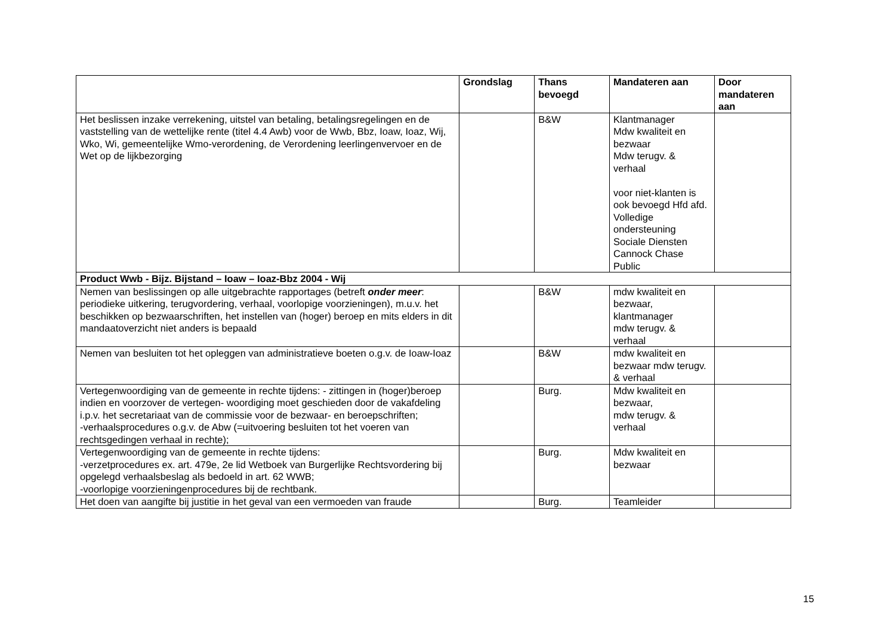| | Grondslag | Thans bevoegd | Mandateren aan | Door mandateren aan |
| --- | --- | --- | --- | --- |
| Het beslissen inzake verrekening, uitstel van betaling, betalingsregelingen en de vaststelling van de wettelijke rente (titel 4.4 Awb) voor de Wwb, Bbz, Ioaw, Ioaz, Wij, Wko, Wi, gemeentelijke Wmo-verordening, de Verordening leerlingenvervoer en de Wet op de lijkbezorging | | B&W | Klantmanager Mdw kwaliteit en bezwaar Mdw terugv. & verhaal voor niet-klanten is ook bevoegd Hfd afd. Volledige ondersteuning Sociale Diensten Cannock Chase Public | |
| Product Wwb - Bijz. Bijstand – Ioaw – Ioaz-Bbz 2004 - Wij | | | | |
| Nemen van beslissingen op alle uitgebrachte rapportages (betreft onder meer : periodieke uitkering, terugvordering, verhaal, voorlopige voorzieningen), m.u.v. het beschikken op bezwaarschriften, het instellen van (hoger) beroep en mits elders in dit mandaatoverzicht niet anders is bepaald | | B&W | mdw kwaliteit en bezwaar, klantmanager mdw terugv. & verhaal | |
| Nemen van besluiten tot het opleggen van administratieve boeten o.g.v. de Ioaw-Ioaz | | B&W | mdw kwaliteit en bezwaar mdw terugv. & verhaal | |
| Vertegenwoordiging van de gemeente in rechte tijdens: - zittingen in (hoger)beroep indien en voorzover de vertegen- woordiging moet geschieden door de vakafdeling i.p.v. het secretariaat van de commissie voor de bezwaar- en beroepschriften; -verhaalsprocedures o.g.v. de Abw (=uitvoering besluiten tot het voeren van rechtsgedingen verhaal in rechte); | | Burg. | Mdw kwaliteit en bezwaar, mdw terugv. & verhaal | |
| Vertegenwoordiging van de gemeente in rechte tijdens: -verzetprocedures ex. art. 479e, 2e lid Wetboek van Burgerlijke Rechtsvordering bij opgelegd verhaalsbeslag als bedoeld in art. 62 WWB; -voorlopige voorzieningenprocedures bij de rechtbank. | | Burg. | Mdw kwaliteit en bezwaar | |
| Het doen van aangifte bij justitie in het geval van een vermoeden van fraude | | Burg. | Teamleider | |
15